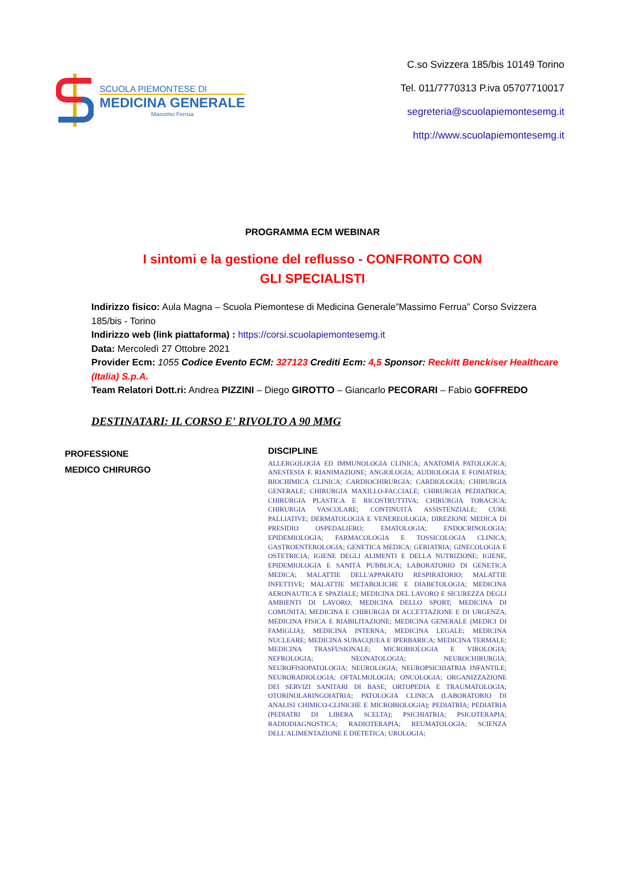SCUOLA PIEMONTESE DI
MEDICINA GENERALE
Massimo Ferrua
C.so Svizzera 185/bis 10149 Torino
Tel. 011/7770313 P.iva 05707710017
segreteria@scuolapiemontesemg.it
http://www.scuolapiemontesemg.it
PROGRAMMA ECM WEBINAR
I sintomi e la gestione del reflusso - CONFRONTO CON
GLI SPECIALISTI
Indirizzo fisico: Aula Magna – Scuola Piemontese di Medicina Generale”Massimo Ferrua” Corso Svizzera 185/bis - Torino
Indirizzo web (link piattaforma) : https://corsi.scuolapiemontesemg.it
Data: Mercoledì 27 Ottobre 2021
Provider Ecm: 1055 Codice Evento ECM: 327123 Crediti Ecm: 4,5 Sponsor: Reckitt Benckiser Healthcare (Italia) S.p.A.
Team Relatori Dott.ri: Andrea PIZZINI – Diego GIROTTO – Giancarlo PECORARI – Fabio GOFFREDO
DESTINATARI: IL CORSO E' RIVOLTO A 90 MMG
PROFESSIONE
MEDICO CHIRURGO
DISCIPLINE
ALLERGOLOGIA ED IMMUNOLOGIA CLINICA; ANATOMIA PATOLOGICA; ANESTESIA E RIANIMAZIONE; ANGIOLOGIA; AUDIOLOGIA E FONIATRIA; BIOCHIMICA CLINICA; CARDIOCHIRURGIA; CARDIOLOGIA; CHIRURGIA GENERALE; CHIRURGIA MAXILLO-FACCIALE; CHIRURGIA PEDIATRICA; CHIRURGIA PLASTICA E RICOSTRUTTIVA; CHIRURGIA TORACICA; CHIRURGIA VASCOLARE; CONTINUITÀ ASSISTENZIALE; CURE PALLIATIVE; DERMATOLOGIA E VENEREOLOGIA; DIREZIONE MEDICA DI PRESIDIO OSPEDALIERO; EMATOLOGIA; ENDOCRINOLOGIA; EPIDEMIOLOGIA; FARMACOLOGIA E TOSSICOLOGIA CLINICA; GASTROENTEROLOGIA; GENETICA MEDICA; GERIATRIA; GINECOLOGIA E OSTETRICIA; IGIENE DEGLI ALIMENTI E DELLA NUTRIZIONE; IGIENE, EPIDEMIOLOGIA E SANITÀ PUBBLICA; LABORATORIO DI GENETICA MEDICA; MALATTIE DELL'APPARATO RESPIRATORIO; MALATTIE INFETTIVE; MALATTIE METABOLICHE E DIABETOLOGIA; MEDICINA AERONAUTICA E SPAZIALE; MEDICINA DEL LAVORO E SICUREZZA DEGLI AMBIENTI DI LAVORO; MEDICINA DELLO SPORT; MEDICINA DI COMUNITÀ; MEDICINA E CHIRURGIA DI ACCETTAZIONE E DI URGENZA; MEDICINA FISICA E RIABILITAZIONE; MEDICINA GENERALE (MEDICI DI FAMIGLIA); MEDICINA INTERNA; MEDICINA LEGALE; MEDICINA NUCLEARE; MEDICINA SUBACQUEA E IPERBARICA; MEDICINA TERMALE; MEDICINA TRASFUSIONALE; MICROBIOLOGIA E VIROLOGIA; NEFROLOGIA; NEONATOLOGIA; NEUROCHIRURGIA; NEUROFISIOPATOLOGIA; NEUROLOGIA; NEUROPSICHIATRIA INFANTILE; NEURORADIOLOGIA; OFTALMOLOGIA; ONCOLOGIA; ORGANIZZAZIONE DEI SERVIZI SANITARI DI BASE; ORTOPEDIA E TRAUMATOLOGIA; OTORINOLARINGOIATRIA; PATOLOGIA CLINICA (LABORATORIO DI ANALISI CHIMICO-CLINICHE E MICROBIOLOGIA); PEDIATRIA; PEDIATRIA (PEDIATRI DI LIBERA SCELTA); PSICHIATRIA; PSICOTERAPIA; RADIODIAGNOSTICA; RADIOTERAPIA; REUMATOLOGIA; SCIENZA DELL'ALIMENTAZIONE E DIETETICA; UROLOGIA;